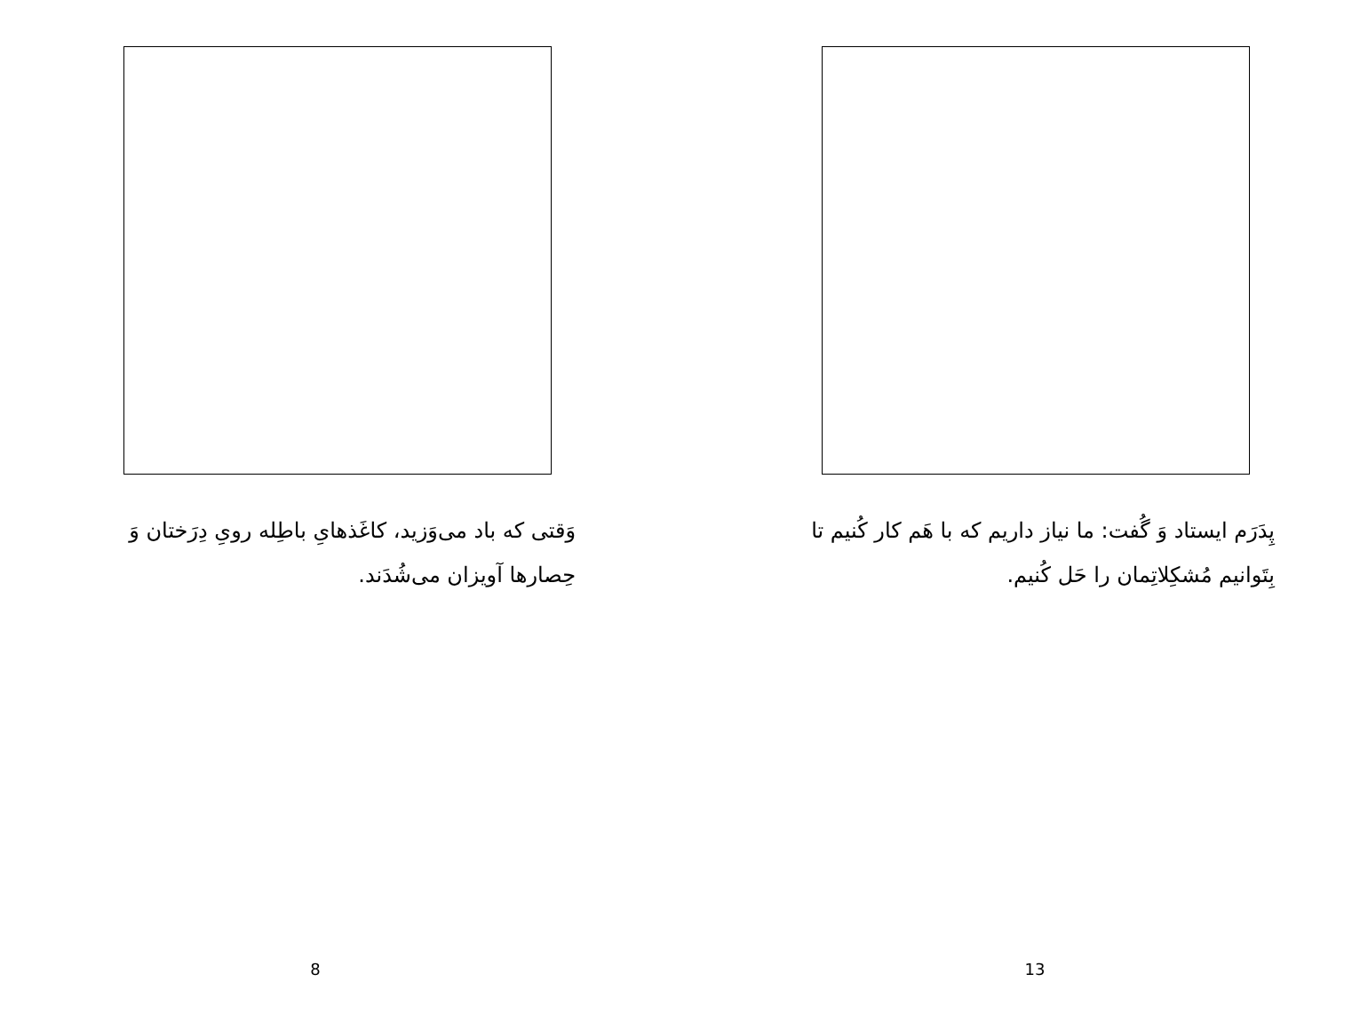وَقتی که باد می‌وَزید، کاغَذهایِ باطِله رویِ دِرَختان وَ حِصارها آویزان می‌شُدَند.
8
پِدَرَم ایستاد وَ گُفت: ما نیاز داریم که با هَم کار کُنیم تا بِتَوانیم مُشکِلاتِمان را حَل کُنیم.
13